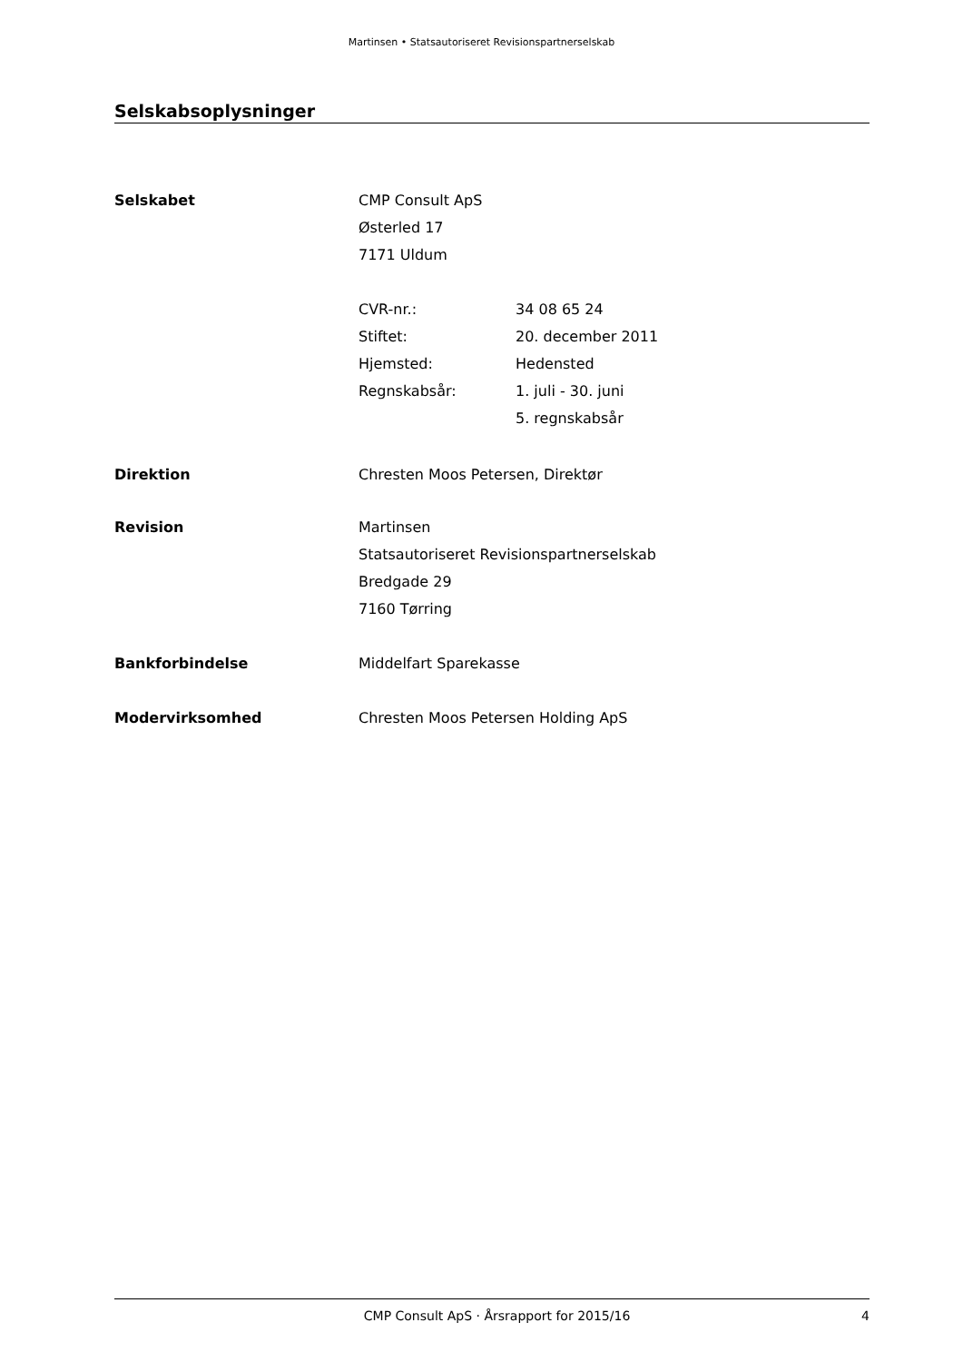Martinsen • Statsautoriseret Revisionspartnerselskab
Selskabsoplysninger
Selskabet CMP Consult ApS
Østerled 17
7171 Uldum
CVR-nr.: 34 08 65 24
Stiftet: 20. december 2011
Hjemsted: Hedensted
Regnskabsår: 1. juli - 30. juni
5. regnskabsår
Direktion Chresten Moos Petersen, Direktør
Revision Martinsen
Statsautoriseret Revisionspartnerselskab
Bredgade 29
7160 Tørring
Bankforbindelse Middelfart Sparekasse
Modervirksomhed Chresten Moos Petersen Holding ApS
CMP Consult ApS · Årsrapport for 2015/16
4